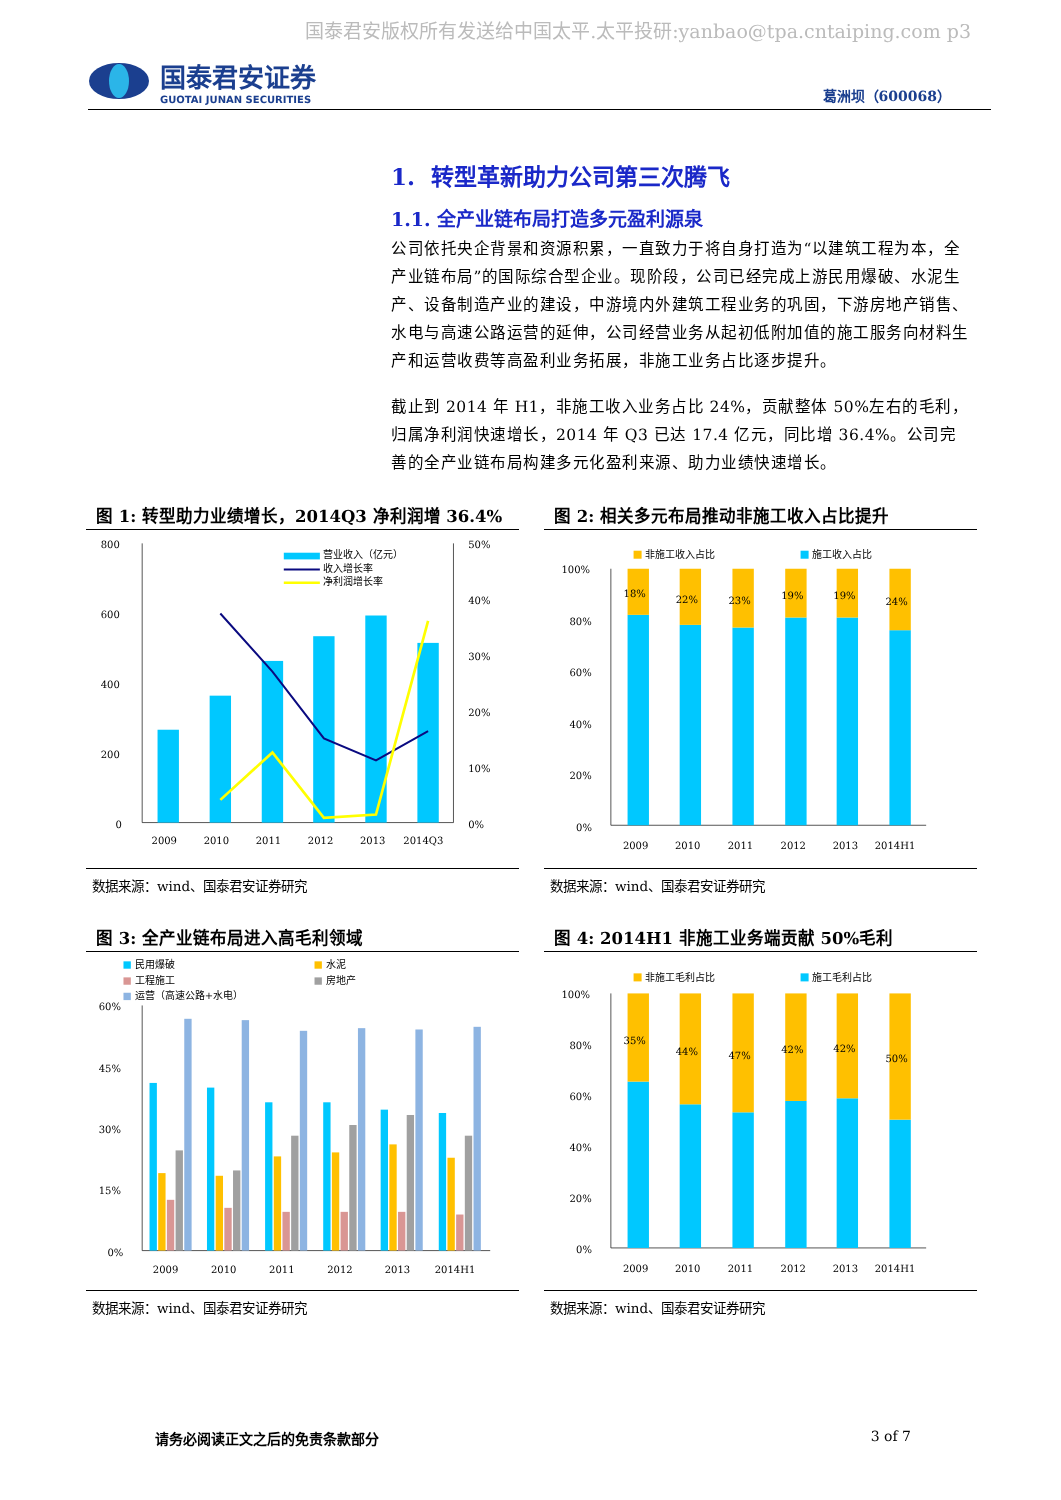国泰君安版权所有发送给中国太平.太平投研:yanbao@tpa.cntaiping.com p3
国泰君安证券
GUOTAI JUNAN SECURITIES
葛洲坝（600068）
1. 转型革新助力公司第三次腾飞
1.1. 全产业链布局打造多元盈利源泉
公司依托央企背景和资源积累，一直致力于将自身打造为“以建筑工程为本，全产业链布局”的国际综合型企业。现阶段，公司已经完成上游民用爆破、水泥生产、设备制造产业的建设，中游境内外建筑工程业务的巩固，下游房地产销售、水电与高速公路运营的延伸，公司经营业务从起初低附加值的施工服务向材料生产和运营收费等高盈利业务拓展，非施工业务占比逐步提升。
截止到 2014 年 H1，非施工收入业务占比 24%，贡献整体 50%左右的毛利，归属净利润快速增长，2014 年 Q3 已达 17.4 亿元，同比增 36.4%。公司完善的全产业链布局构建多元化盈利来源、助力业绩快速增长。
图 1: 转型助力业绩增长，2014Q3 净利润增 36.4%
800
600
400
200
0
50%
40%
30%
20%
10%
0%
2009
2010
2011
2012
2013
2014Q3
营业收入（亿元）
收入增长率
净利润增长率
数据来源：wind、国泰君安证券研究
图 2: 相关多元布局推动非施工收入占比提升
100%
80%
60%
40%
20%
0%
18%
22%
23%
19%
19%
24%
2009
2010
2011
2012
2013
2014H1
非施工收入占比
施工收入占比
数据来源：wind、国泰君安证券研究
图 3: 全产业链布局进入高毛利领域
60%
45%
30%
15%
0%
2009
2010
2011
2012
2013
2014H1
民用爆破
水泥
工程施工
房地产
运营（高速公路+水电）
数据来源：wind、国泰君安证券研究
图 4: 2014H1 非施工业务端贡献 50%毛利
100%
80%
60%
40%
20%
0%
35%
44%
47%
42%
42%
50%
2009
2010
2011
2012
2013
2014H1
非施工毛利占比
施工毛利占比
数据来源：wind、国泰君安证券研究
请务必阅读正文之后的免责条款部分 3 of 7